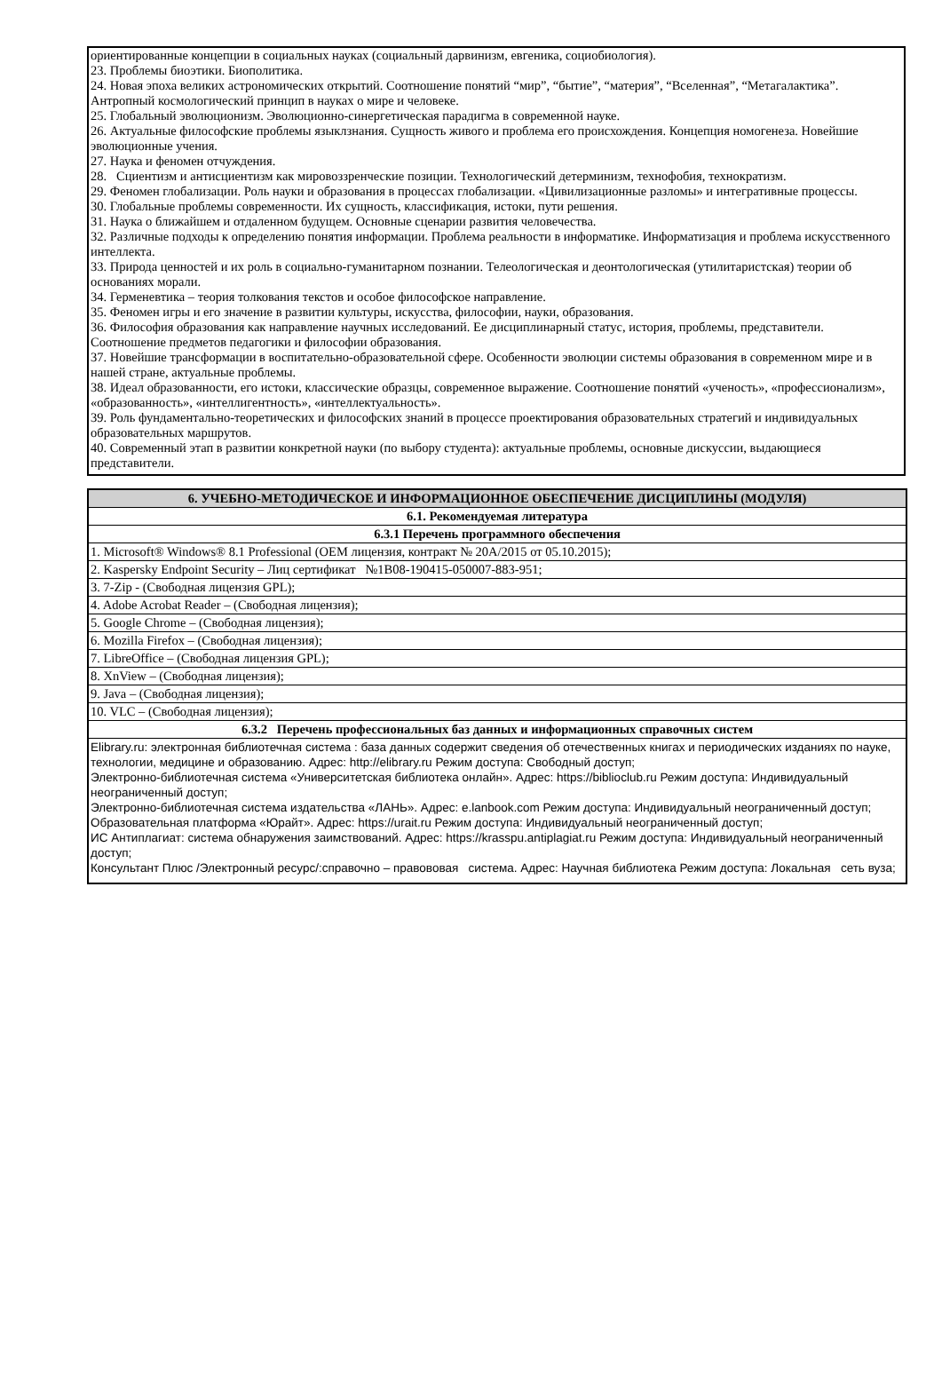ориентированные концепции в социальных науках (социальный дарвинизм, евгеника, социобиология).
23. Проблемы биоэтики. Биополитика.
24. Новая эпоха великих астрономических открытий. Соотношение понятий “мир”, “бытие”, “материя”, “Вселенная”, “Метагалактика”. Антропный космологический принцип в науках о мире и человеке.
25. Глобальный эволюционизм. Эволюционно-синергетическая парадигма в современной науке.
26. Актуальные философские проблемы языклзнания. Сущность живого и проблема его происхождения. Концепция номогенеза. Новейшие эволюционные учения.
27. Наука и феномен отчуждения.
28. Сциентизм и антисциентизм как мировоззренческие позиции. Технологический детерминизм, технофобия, технократизм.
29. Феномен глобализации. Роль науки и образования в процессах глобализации. «Цивилизационные разломы» и интегративные процессы.
30. Глобальные проблемы современности. Их сущность, классификация, истоки, пути решения.
31. Наука о ближайшем и отдаленном будущем. Основные сценарии развития человечества.
32. Различные подходы к определению понятия информации. Проблема реальности в информатике. Информатизация и проблема искусственного интеллекта.
33. Природа ценностей и их роль в социально-гуманитарном познании. Телеологическая и деонтологическая (утилитаристская) теории об основаниях морали.
34. Герменевтика – теория толкования текстов и особое философское направление.
35. Феномен игры и его значение в развитии культуры, искусства, философии, науки, образования.
36. Философия образования как направление научных исследований. Ее дисциплинарный статус, история, проблемы, представители. Соотношение предметов педагогики и философии образования.
37. Новейшие трансформации в воспитательно-образовательной сфере. Особенности эволюции системы образования в современном мире и в нашей стране, актуальные проблемы.
38. Идеал образованности, его истоки, классические образцы, современное выражение. Соотношение понятий «ученость», «профессионализм»,
«образованность», «интеллигентность», «интеллектуальность».
39. Роль фундаментально-теоретических и философских знаний в процессе проектирования образовательных стратегий и индивидуальных образовательных маршрутов.
40. Современный этап в развитии конкретной науки (по выбору студента): актуальные проблемы, основные дискуссии, выдающиеся представители.
| 6. УЧЕБНО-МЕТОДИЧЕСКОЕ И ИНФОРМАЦИОННОЕ ОБЕСПЕЧЕНИЕ ДИСЦИПЛИНЫ (МОДУЛЯ) |
| --- |
| 6.1. Рекомендуемая литература |
| 6.3.1 Перечень программного обеспечения |
| 1. Microsoft® Windows® 8.1 Professional (OEM лицензия, контракт № 20А/2015 от 05.10.2015); |
| 2. Kaspersky Endpoint Security – Лиц сертификат №1B08-190415-050007-883-951; |
| 3. 7-Zip - (Свободная лицензия GPL); |
| 4. Adobe Acrobat Reader – (Свободная лицензия); |
| 5. Google Chrome – (Свободная лицензия); |
| 6. Mozilla Firefox – (Свободная лицензия); |
| 7. LibreOffice – (Свободная лицензия GPL); |
| 8. XnView – (Свободная лицензия); |
| 9. Java – (Свободная лицензия); |
| 10. VLC – (Свободная лицензия); |
| 6.3.2 Перечень профессиональных баз данных и информационных справочных систем |
| Elibrary.ru: электронная библиотечная система : база данных содержит сведения об отечественных книгах и периодических изданиях по науке, технологии, медицине и образованию. Адрес: http://elibrary.ru Режим доступа: Свободный доступ; Электронно-библиотечная система «Университетская библиотека онлайн». Адрес: https://biblioclub.ru Режим доступа: Индивидуальный неограниченный доступ; Электронно-библиотечная система издательства «ЛАНЬ». Адрес: e.lanbook.com Режим доступа: Индивидуальный неограниченный доступ; Образовательная платформа «Юрайт». Адрес: https://urait.ru Режим доступа: Индивидуальный неограниченный доступ; ИС Антиплагиат: система обнаружения заимствований. Адрес: https://krasspu.antiplagiat.ru Режим доступа: Индивидуальный неограниченный доступ; Консультант Плюс /Электронный ресурс/:справочно – правововая система. Адрес: Научная библиотека Режим доступа: Локальная сеть вуза; |